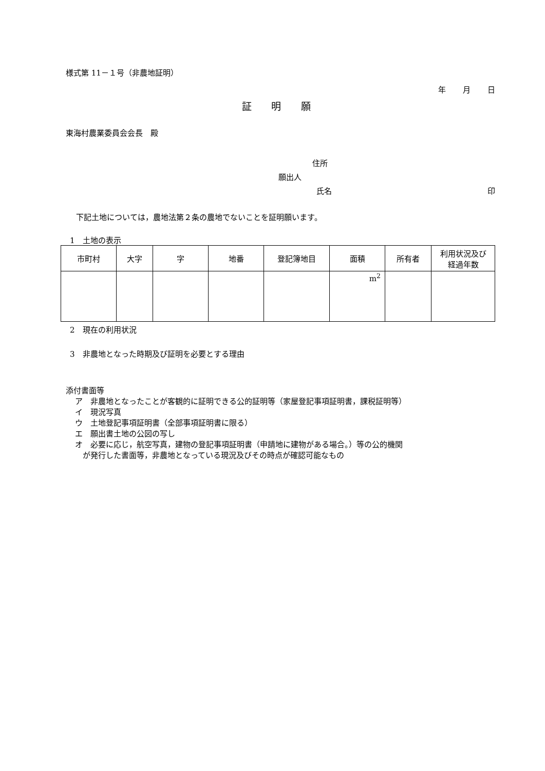様式第 11－１号（非農地証明）
年 月 日
証 明 願
東海村農業委員会会長　殿
住所
願出人
氏名 印
下記土地については，農地法第２条の農地でないことを証明願います。
1　土地の表示
| 市町村 | 大字 | 字 | 地番 | 登記簿地目 | 面積 | 所有者 | 利用状況及び 経過年数 |
| --- | --- | --- | --- | --- | --- | --- | --- |
| | | | | | m<sup>2</sup> | | |
2　現在の利用状況
3　非農地となった時期及び証明を必要とする理由
添付書面等
ア　非農地となったことが客観的に証明できる公的証明等（家屋登記事項証明書，課税証明等）
イ　現況写真
ウ　土地登記事項証明書（全部事項証明書に限る）
エ　願出書土地の公図の写し
オ　必要に応じ，航空写真，建物の登記事項証明書（申請地に建物がある場合。）等の公的機関
　が発行した書面等，非農地となっている現況及びその時点が確認可能なもの